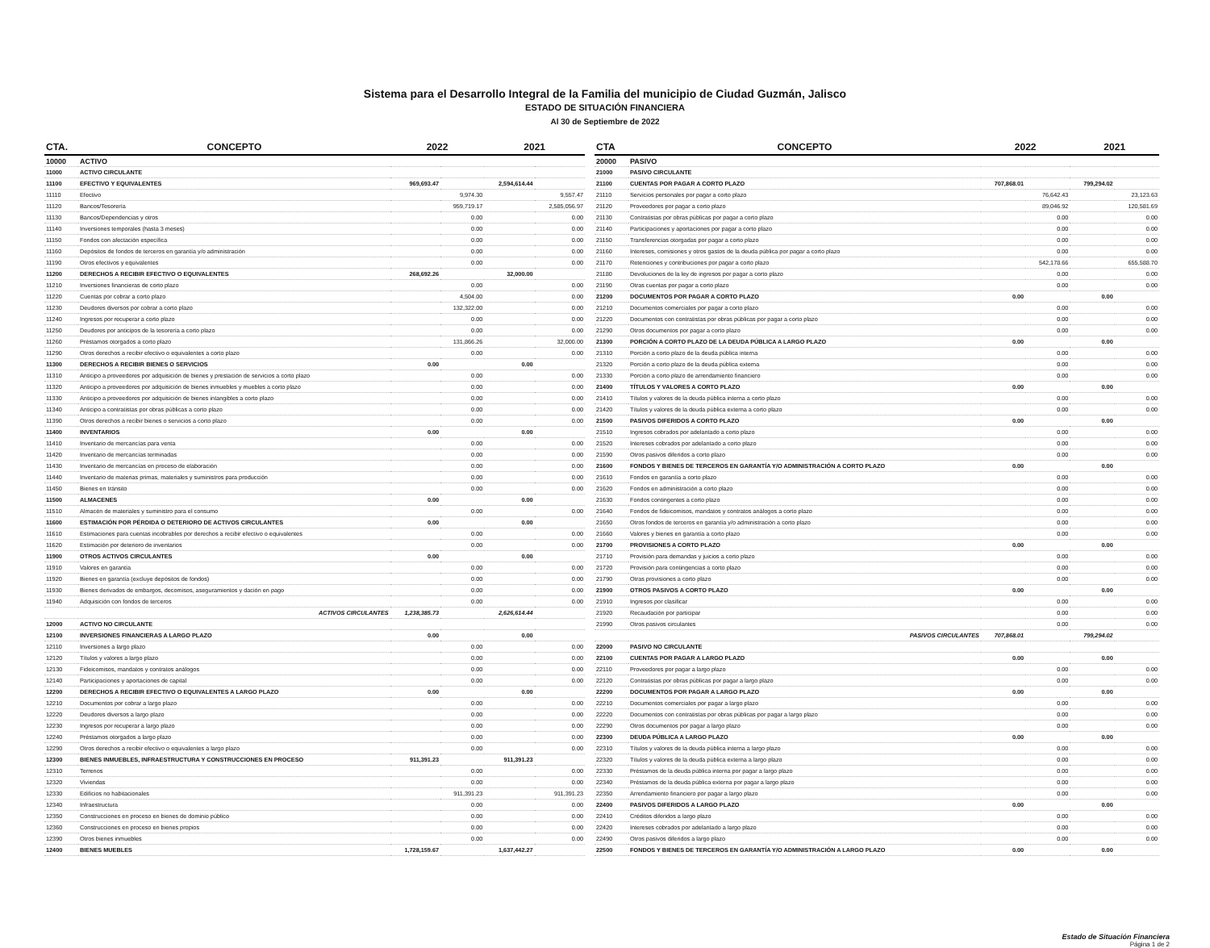Sistema para el Desarrollo Integral de la Familia del municipio de Ciudad Guzmán, Jalisco
ESTADO DE SITUACIÓN FINANCIERA
Al 30 de Septiembre de 2022
| CTA. | CONCEPTO | 2022 | | 2021 | |
| --- | --- | --- | --- | --- | --- |
| 10000 | ACTIVO | | | | |
| 11000 | ACTIVO CIRCULANTE | | | | |
| 11100 | EFECTIVO Y EQUIVALENTES | 969,693.47 | | 2,594,614.44 | |
| 11110 | Efectivo | | 9,974.30 | | 9,557.47 |
| 11120 | Bancos/Tesorería | | 959,719.17 | | 2,585,056.97 |
| 11130 | Bancos/Dependencias y otros | | 0.00 | | 0.00 |
| 11140 | Inversiones temporales (hasta 3 meses) | | 0.00 | | 0.00 |
| 11150 | Fondos con afectación específica | | 0.00 | | 0.00 |
| 11160 | Depósitos de fondos de terceros en garantía y/o administración | | 0.00 | | 0.00 |
| 11190 | Otros efectivos y equivalentes | | 0.00 | | 0.00 |
| 11200 | DERECHOS A RECIBIR EFECTIVO O EQUIVALENTES | 268,692.26 | | 32,000.00 | |
| 11210 | Inversiones financieras de corto plazo | | 0.00 | | 0.00 |
| 11220 | Cuentas por cobrar a corto plazo | | 4,504.00 | | 0.00 |
| 11230 | Deudores diversos por cobrar a corto plazo | | 132,322.00 | | 0.00 |
| 11240 | Ingresos por recuperar a corto plazo | | 0.00 | | 0.00 |
| 11250 | Deudores por anticipos de la tesorería a corto plazo | | 0.00 | | 0.00 |
| 11260 | Préstamos otorgados a corto plazo | | 131,866.26 | | 32,000.00 |
| 11290 | Otros derechos a recibir efectivo o equivalentes a corto plazo | | 0.00 | | 0.00 |
| 11300 | DERECHOS A RECIBIR BIENES O SERVICIOS | 0.00 | | 0.00 | |
| 11310 | Anticipo a proveedores por adquisición de bienes y prestación de servicios a corto plazo | | 0.00 | | 0.00 |
| 11320 | Anticipo a proveedores por adquisición de bienes inmuebles y muebles a corto plazo | | 0.00 | | 0.00 |
| 11330 | Anticipo a proveedores por adquisición de bienes intangibles a corto plazo | | 0.00 | | 0.00 |
| 11340 | Anticipo a contratistas por obras públicas a corto plazo | | 0.00 | | 0.00 |
| 11390 | Otros derechos a recibir bienes o servicios a corto plazo | | 0.00 | | 0.00 |
| 11400 | INVENTARIOS | 0.00 | | 0.00 | |
| 11410 | Inventario de mercancías para venta | | 0.00 | | 0.00 |
| 11420 | Inventario de mercancías terminadas | | 0.00 | | 0.00 |
| 11430 | Inventario de mercancías en proceso de elaboración | | 0.00 | | 0.00 |
| 11440 | Inventario de materias primas, materiales y suministros para producción | | 0.00 | | 0.00 |
| 11450 | Bienes en tránsito | | 0.00 | | 0.00 |
| 11500 | ALMACENES | 0.00 | | 0.00 | |
| 11510 | Almacén de materiales y suministro para el consumo | | 0.00 | | 0.00 |
| 11600 | ESTIMACIÓN POR PÉRDIDA O DETERIORO DE ACTIVOS CIRCULANTES | 0.00 | | 0.00 | |
| 11610 | Estimaciones para cuentas incobrables por derechos a recibir efectivo o equivalentes | | 0.00 | | 0.00 |
| 11620 | Estimación por deterioro de inventarios | | 0.00 | | 0.00 |
| 11900 | OTROS ACTIVOS CIRCULANTES | 0.00 | | 0.00 | |
| 11910 | Valores en garantía | | 0.00 | | 0.00 |
| 11920 | Bienes en garantía (excluye depósitos de fondos) | | 0.00 | | 0.00 |
| 11930 | Bienes derivados de embargos, decomisos, aseguramientos y dación en pago | | 0.00 | | 0.00 |
| 11940 | Adquisición con fondos de terceros | | 0.00 | | 0.00 |
| | ACTIVOS CIRCULANTES | 1,238,385.73 | | 2,626,614.44 | |
| 12000 | ACTIVO NO CIRCULANTE | | | | |
| 12100 | INVERSIONES FINANCIERAS A LARGO PLAZO | 0.00 | | 0.00 | |
| 12110 | Inversiones a largo plazo | | 0.00 | | 0.00 |
| 12120 | Títulos y valores a largo plazo | | 0.00 | | 0.00 |
| 12130 | Fideicomisos, mandatos y contratos análogos | | 0.00 | | 0.00 |
| 12140 | Participaciones y aportaciones de capital | | 0.00 | | 0.00 |
| 12200 | DERECHOS A RECIBIR EFECTIVO O EQUIVALENTES A LARGO PLAZO | 0.00 | | 0.00 | |
| 12210 | Documentos por cobrar a largo plazo | | 0.00 | | 0.00 |
| 12220 | Deudores diversos a largo plazo | | 0.00 | | 0.00 |
| 12230 | Ingresos por recuperar a largo plazo | | 0.00 | | 0.00 |
| 12240 | Préstamos otorgados a largo plazo | | 0.00 | | 0.00 |
| 12290 | Otros derechos a recibir efectivo o equivalentes a largo plazo | | 0.00 | | 0.00 |
| 12300 | BIENES INMUEBLES, INFRAESTRUCTURA Y CONSTRUCCIONES EN PROCESO | 911,391.23 | | 911,391.23 | |
| 12310 | Terrenos | | 0.00 | | 0.00 |
| 12320 | Viviendas | | 0.00 | | 0.00 |
| 12330 | Edificios no habitacionales | | 911,391.23 | | 911,391.23 |
| 12340 | Infraestructura | | 0.00 | | 0.00 |
| 12350 | Construcciones en proceso en bienes de dominio público | | 0.00 | | 0.00 |
| 12360 | Construcciones en proceso en bienes propios | | 0.00 | | 0.00 |
| 12390 | Otros bienes inmuebles | | 0.00 | | 0.00 |
| 12400 | BIENES MUEBLES | 1,728,159.67 | | 1,637,442.27 | |
| CTA | CONCEPTO | 2022 | | 2021 | |
| --- | --- | --- | --- | --- | --- |
| 20000 | PASIVO | | | | |
| 21000 | PASIVO CIRCULANTE | | | | |
| 21100 | CUENTAS POR PAGAR A CORTO PLAZO | 707,868.01 | | 799,294.02 | |
| 21110 | Servicios personales por pagar a corto plazo | | 76,642.43 | | 23,123.63 |
| 21120 | Proveedores por pagar a corto plazo | | 89,046.92 | | 120,581.69 |
| 21130 | Contratistas por obras públicas por pagar a corto plazo | | 0.00 | | 0.00 |
| 21140 | Participaciones y aportaciones por pagar a corto plazo | | 0.00 | | 0.00 |
| 21150 | Transferencias otorgadas por pagar a corto plazo | | 0.00 | | 0.00 |
| 21160 | Intereses, comisiones y otros gastos de la deuda pública por pagar a corto plazo | | 0.00 | | 0.00 |
| 21170 | Retenciones y contribuciones por pagar a corto plazo | | 542,178.66 | | 655,588.70 |
| 21180 | Devoluciones de la ley de ingresos por pagar a corto plazo | | 0.00 | | 0.00 |
| 21190 | Otras cuentas por pagar a corto plazo | | 0.00 | | 0.00 |
| 21200 | DOCUMENTOS POR PAGAR A CORTO PLAZO | 0.00 | | 0.00 | |
| 21210 | Documentos comerciales por pagar a corto plazo | | 0.00 | | 0.00 |
| 21220 | Documentos con contratistas por obras públicas por pagar a corto plazo | | 0.00 | | 0.00 |
| 21290 | Otros documentos por pagar a corto plazo | | 0.00 | | 0.00 |
| 21300 | PORCIÓN A CORTO PLAZO DE LA DEUDA PÚBLICA A LARGO PLAZO | 0.00 | | 0.00 | |
| 21310 | Porción a corto plazo de la deuda pública interna | | 0.00 | | 0.00 |
| 21320 | Porción a corto plazo de la deuda pública externa | | 0.00 | | 0.00 |
| 21330 | Porción a corto plazo de arrendamiento financiero | | 0.00 | | 0.00 |
| 21400 | TÍTULOS Y VALORES A CORTO PLAZO | 0.00 | | 0.00 | |
| 21410 | Títulos y valores de la deuda pública interna a corto plazo | | 0.00 | | 0.00 |
| 21420 | Títulos y valores de la deuda pública externa a corto plazo | | 0.00 | | 0.00 |
| 21500 | PASIVOS DIFERIDOS A CORTO PLAZO | 0.00 | | 0.00 | |
| 21510 | Ingresos cobrados por adelantado a corto plazo | | 0.00 | | 0.00 |
| 21520 | Intereses cobrados por adelantado a corto plazo | | 0.00 | | 0.00 |
| 21590 | Otros pasivos diferidos a corto plazo | | 0.00 | | 0.00 |
| 21600 | FONDOS Y BIENES DE TERCEROS EN GARANTÍA Y/O ADMINISTRACIÓN A CORTO PLAZO | 0.00 | | 0.00 | |
| 21610 | Fondos en garantía a corto plazo | | 0.00 | | 0.00 |
| 21620 | Fondos en administración a corto plazo | | 0.00 | | 0.00 |
| 21630 | Fondos contingentes a corto plazo | | 0.00 | | 0.00 |
| 21640 | Fondos de fideicomisos, mandatos y contratos análogos a corto plazo | | 0.00 | | 0.00 |
| 21650 | Otros fondos de terceros en garantía y/o administración a corto plazo | | 0.00 | | 0.00 |
| 21660 | Valores y bienes en garantía a corto plazo | | 0.00 | | 0.00 |
| 21700 | PROVISIONES A CORTO PLAZO | 0.00 | | 0.00 | |
| 21710 | Provisión para demandas y juicios a corto plazo | | 0.00 | | 0.00 |
| 21720 | Provisión para contingencias a corto plazo | | 0.00 | | 0.00 |
| 21790 | Otras provisiones a corto plazo | | 0.00 | | 0.00 |
| 21900 | OTROS PASIVOS A CORTO PLAZO | 0.00 | | 0.00 | |
| 21910 | Ingresos por clasificar | | 0.00 | | 0.00 |
| 21920 | Recaudación por participar | | 0.00 | | 0.00 |
| 21990 | Otros pasivos circulantes | | 0.00 | | 0.00 |
| | PASIVOS CIRCULANTES | 707,868.01 | | 799,294.02 | |
| 22000 | PASIVO NO CIRCULANTE | | | | |
| 22100 | CUENTAS POR PAGAR A LARGO PLAZO | 0.00 | | 0.00 | |
| 22110 | Proveedores por pagar a largo plazo | | 0.00 | | 0.00 |
| 22120 | Contratistas por obras públicas por pagar a largo plazo | | 0.00 | | 0.00 |
| 22200 | DOCUMENTOS POR PAGAR A LARGO PLAZO | 0.00 | | 0.00 | |
| 22210 | Documentos comerciales por pagar a largo plazo | | 0.00 | | 0.00 |
| 22220 | Documentos con contratistas por obras públicas por pagar a largo plazo | | 0.00 | | 0.00 |
| 22290 | Otros documentos por pagar a largo plazo | | 0.00 | | 0.00 |
| 22300 | DEUDA PÚBLICA A LARGO PLAZO | 0.00 | | 0.00 | |
| 22310 | Títulos y valores de la deuda pública interna a largo plazo | | 0.00 | | 0.00 |
| 22320 | Títulos y valores de la deuda pública externa a largo plazo | | 0.00 | | 0.00 |
| 22330 | Préstamos de la deuda pública interna por pagar a largo plazo | | 0.00 | | 0.00 |
| 22340 | Préstamos de la deuda pública externa por pagar a largo plazo | | 0.00 | | 0.00 |
| 22350 | Arrendamiento financiero por pagar a largo plazo | | 0.00 | | 0.00 |
| 22400 | PASIVOS DIFERIDOS A LARGO PLAZO | 0.00 | | 0.00 | |
| 22410 | Créditos diferidos a largo plazo | | 0.00 | | 0.00 |
| 22420 | Intereses cobrados por adelantado a largo plazo | | 0.00 | | 0.00 |
| 22490 | Otros pasivos diferidos a largo plazo | | 0.00 | | 0.00 |
| 22500 | FONDOS Y BIENES DE TERCEROS EN GARANTÍA Y/O ADMINISTRACIÓN A LARGO PLAZO | 0.00 | | 0.00 | |
Estado de Situación Financiera
Página 1 de 2